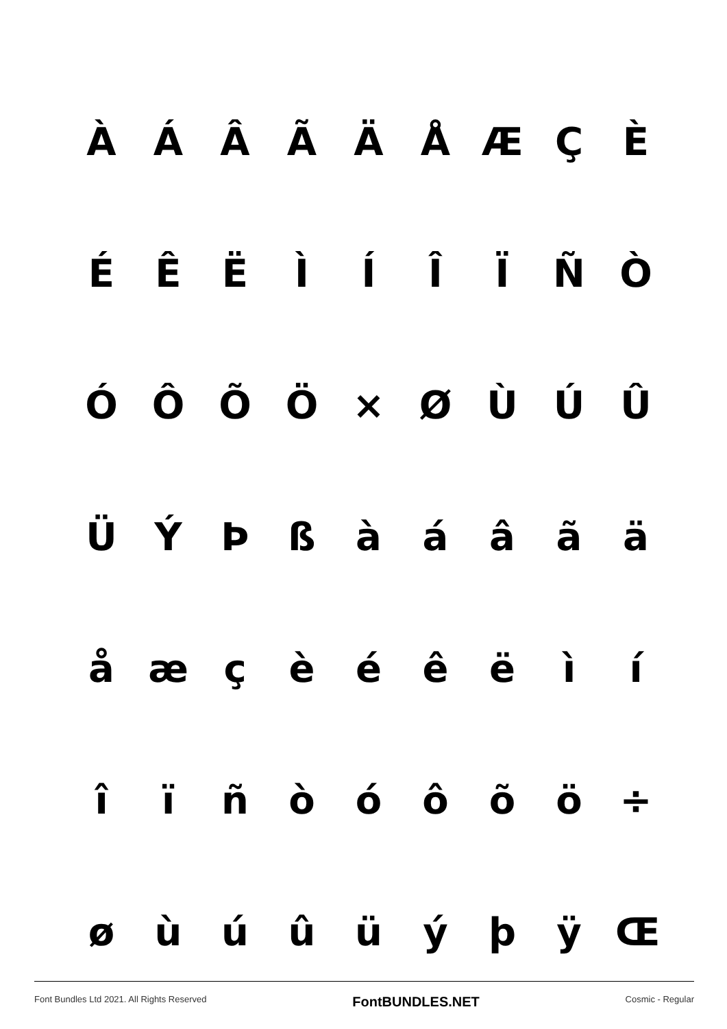À Á Â Ã Ä Å Æ Ç È
É Ê Ë Ì Í Î Ï Ñ Ò
Ó Ô Õ Ö × Ø Ù Ú Û
Ü Ý Þ ß à á â ã ä
å æ ç è é ê ë ì í
î ï ñ ò ó ô õ ö ÷
ø ù ú û ü ý þ ÿ Œ
Font Bundles Ltd 2021. All Rights Reserved FontBUNDLES.NET Cosmic - Regular